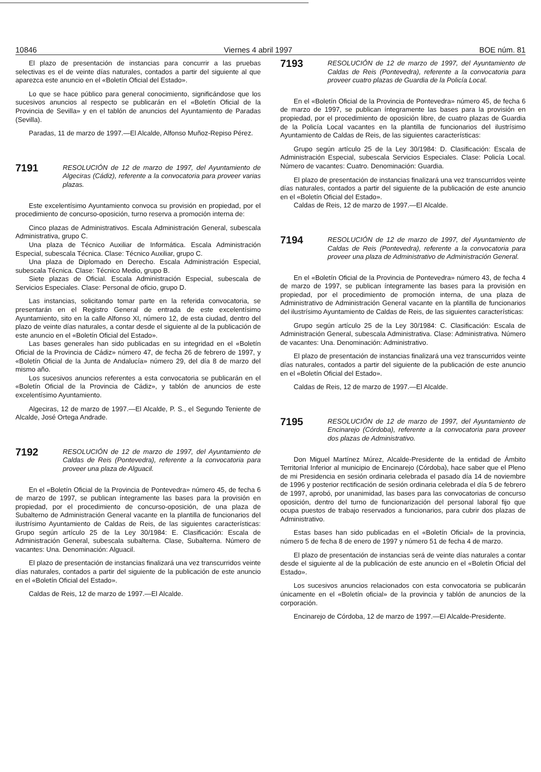10846 Viernes 4 abril 1997 BOE núm. 81
El plazo de presentación de instancias para concurrir a las pruebas selectivas es el de veinte días naturales, contados a partir del siguiente al que aparezca este anuncio en el «Boletín Oficial del Estado».
Lo que se hace público para general conocimiento, significándose que los sucesivos anuncios al respecto se publicarán en el «Boletín Oficial de la Provincia de Sevilla» y en el tablón de anuncios del Ayuntamiento de Paradas (Sevilla).
Paradas, 11 de marzo de 1997.—El Alcalde, Alfonso Muñoz-Repiso Pérez.
7191
RESOLUCIÓN de 12 de marzo de 1997, del Ayuntamiento de Algeciras (Cádiz), referente a la convocatoria para proveer varias plazas.
Este excelentísimo Ayuntamiento convoca su provisión en propiedad, por el procedimiento de concurso-oposición, turno reserva a promoción interna de:
Cinco plazas de Administrativos. Escala Administración General, subescala Administrativa, grupo C.
Una plaza de Técnico Auxiliar de Informática. Escala Administración Especial, subescala Técnica. Clase: Técnico Auxiliar, grupo C.
Una plaza de Diplomado en Derecho. Escala Administración Especial, subescala Técnica. Clase: Técnico Medio, grupo B.
Siete plazas de Oficial. Escala Administración Especial, subescala de Servicios Especiales. Clase: Personal de oficio, grupo D.
Las instancias, solicitando tomar parte en la referida convocatoria, se presentarán en el Registro General de entrada de este excelentísimo Ayuntamiento, sito en la calle Alfonso XI, número 12, de esta ciudad, dentro del plazo de veinte días naturales, a contar desde el siguiente al de la publicación de este anuncio en el «Boletín Oficial del Estado».
Las bases generales han sido publicadas en su integridad en el «Boletín Oficial de la Provincia de Cádiz» número 47, de fecha 26 de febrero de 1997, y «Boletín Oficial de la Junta de Andalucía» número 29, del día 8 de marzo del mismo año.
Los sucesivos anuncios referentes a esta convocatoria se publicarán en el «Boletín Oficial de la Provincia de Cádiz», y tablón de anuncios de este excelentísimo Ayuntamiento.
Algeciras, 12 de marzo de 1997.—El Alcalde, P. S., el Segundo Teniente de Alcalde, José Ortega Andrade.
7192
RESOLUCIÓN de 12 de marzo de 1997, del Ayuntamiento de Caldas de Reis (Pontevedra), referente a la convocatoria para proveer una plaza de Alguacil.
En el «Boletín Oficial de la Provincia de Pontevedra» número 45, de fecha 6 de marzo de 1997, se publican íntegramente las bases para la provisión en propiedad, por el procedimiento de concurso-oposición, de una plaza de Subalterno de Administración General vacante en la plantilla de funcionarios del ilustrísimo Ayuntamiento de Caldas de Reis, de las siguientes características: Grupo según artículo 25 de la Ley 30/1984: E. Clasificación: Escala de Administración General, subescala subalterna. Clase, Subalterna. Número de vacantes: Una. Denominación: Alguacil.
El plazo de presentación de instancias finalizará una vez transcurridos veinte días naturales, contados a partir del siguiente de la publicación de este anuncio en el «Boletín Oficial del Estado».
Caldas de Reis, 12 de marzo de 1997.—El Alcalde.
7193
RESOLUCIÓN de 12 de marzo de 1997, del Ayuntamiento de Caldas de Reis (Pontevedra), referente a la convocatoria para proveer cuatro plazas de Guardia de la Policía Local.
En el «Boletín Oficial de la Provincia de Pontevedra» número 45, de fecha 6 de marzo de 1997, se publican íntegramente las bases para la provisión en propiedad, por el procedimiento de oposición libre, de cuatro plazas de Guardia de la Policía Local vacantes en la plantilla de funcionarios del ilustrísimo Ayuntamiento de Caldas de Reis, de las siguientes características:
Grupo según artículo 25 de la Ley 30/1984: D. Clasificación: Escala de Administración Especial, subescala Servicios Especiales. Clase: Policía Local. Número de vacantes: Cuatro. Denominación: Guardia.
El plazo de presentación de instancias finalizará una vez transcurridos veinte días naturales, contados a partir del siguiente de la publicación de este anuncio en el «Boletín Oficial del Estado».
Caldas de Reis, 12 de marzo de 1997.—El Alcalde.
7194
RESOLUCIÓN de 12 de marzo de 1997, del Ayuntamiento de Caldas de Reis (Pontevedra), referente a la convocatoria para proveer una plaza de Administrativo de Administración General.
En el «Boletín Oficial de la Provincia de Pontevedra» número 43, de fecha 4 de marzo de 1997, se publican íntegramente las bases para la provisión en propiedad, por el procedimiento de promoción interna, de una plaza de Administrativo de Administración General vacante en la plantilla de funcionarios del ilustrísimo Ayuntamiento de Caldas de Reis, de las siguientes características:
Grupo según artículo 25 de la Ley 30/1984: C. Clasificación: Escala de Administración General, subescala Administrativa. Clase: Administrativa. Número de vacantes: Una. Denominación: Administrativo.
El plazo de presentación de instancias finalizará una vez transcurridos veinte días naturales, contados a partir del siguiente de la publicación de este anuncio en el «Boletín Oficial del Estado».
Caldas de Reis, 12 de marzo de 1997.—El Alcalde.
7195
RESOLUCIÓN de 12 de marzo de 1997, del Ayuntamiento de Encinarejo (Córdoba), referente a la convocatoria para proveer dos plazas de Administrativo.
Don Miguel Martínez Múrez, Alcalde-Presidente de la entidad de Ámbito Territorial Inferior al municipio de Encinarejo (Córdoba), hace saber que el Pleno de mi Presidencia en sesión ordinaria celebrada el pasado día 14 de noviembre de 1996 y posterior rectificación de sesión ordinaria celebrada el día 5 de febrero de 1997, aprobó, por unanimidad, las bases para las convocatorias de concurso oposición, dentro del turno de funcionarización del personal laboral fijo que ocupa puestos de trabajo reservados a funcionarios, para cubrir dos plazas de Administrativo.
Estas bases han sido publicadas en el «Boletín Oficial» de la provincia, número 5 de fecha 8 de enero de 1997 y número 51 de fecha 4 de marzo.
El plazo de presentación de instancias será de veinte días naturales a contar desde el siguiente al de la publicación de este anuncio en el «Boletín Oficial del Estado».
Los sucesivos anuncios relacionados con esta convocatoria se publicarán únicamente en el «Boletín oficial» de la provincia y tablón de anuncios de la corporación.
Encinarejo de Córdoba, 12 de marzo de 1997.—El Alcalde-Presidente.